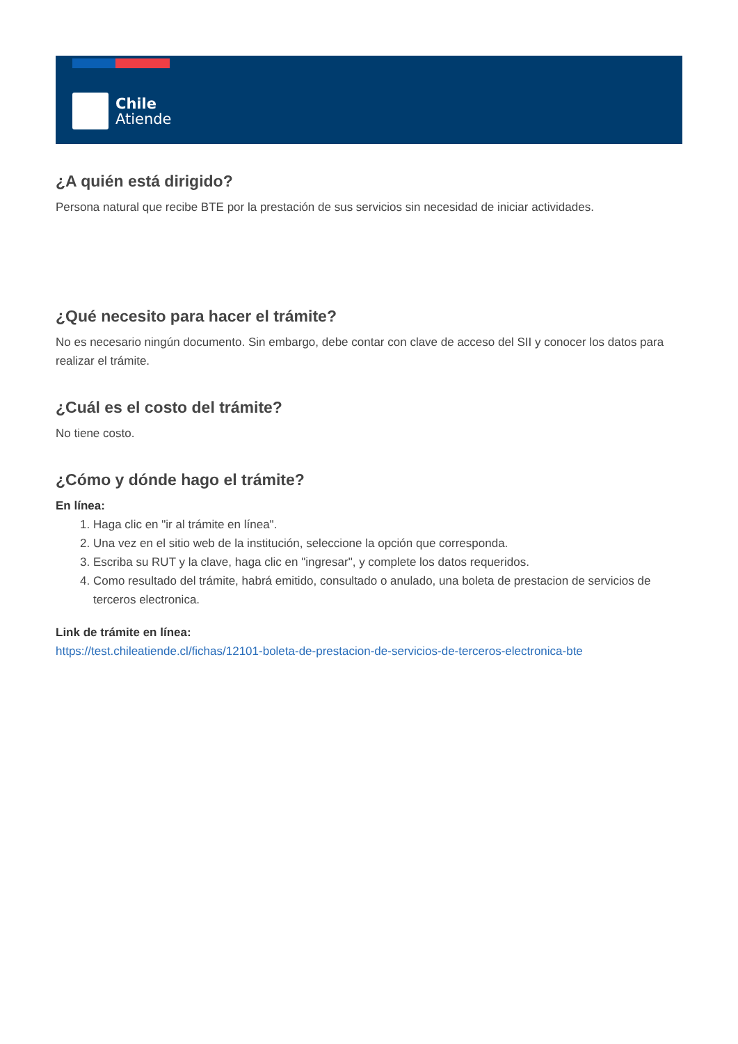Chile
Atiende
¿A quién está dirigido?
Persona natural que recibe BTE por la prestación de sus servicios sin necesidad de iniciar actividades.
¿Qué necesito para hacer el trámite?
No es necesario ningún documento. Sin embargo, debe contar con clave de acceso del SII y conocer los datos para realizar el trámite.
¿Cuál es el costo del trámite?
No tiene costo.
¿Cómo y dónde hago el trámite?
En línea:
1. Haga clic en "ir al trámite en línea".
2. Una vez en el sitio web de la institución, seleccione la opción que corresponda.
3. Escriba su RUT y la clave, haga clic en "ingresar", y complete los datos requeridos.
4. Como resultado del trámite, habrá emitido, consultado o anulado, una boleta de prestacion de servicios de terceros electronica.
Link de trámite en línea:
https://test.chileatiende.cl/fichas/12101-boleta-de-prestacion-de-servicios-de-terceros-electronica-bte